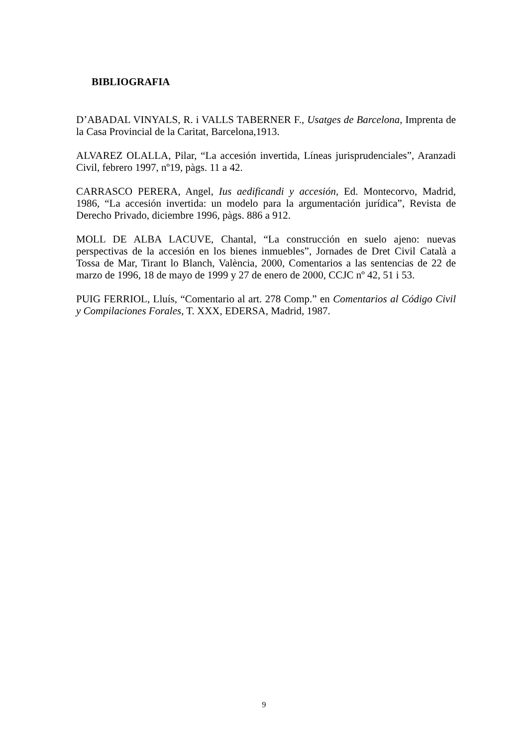BIBLIOGRAFIA
D’ABADAL VINYALS, R. i VALLS TABERNER F., Usatges de Barcelona, Imprenta de la Casa Provincial de la Caritat, Barcelona,1913.
ALVAREZ OLALLA, Pilar, “La accesión invertida, Líneas jurisprudenciales”, Aranzadi Civil, febrero 1997, nº19, pàgs. 11 a 42.
CARRASCO PERERA, Angel, Ius aedificandi y accesión, Ed. Montecorvo, Madrid, 1986, “La accesión invertida: un modelo para la argumentación jurídica”, Revista de Derecho Privado, diciembre 1996, pàgs. 886 a 912.
MOLL DE ALBA LACUVE, Chantal, “La construcción en suelo ajeno: nuevas perspectivas de la accesión en los bienes inmuebles”, Jornades de Dret Civil Català a Tossa de Mar, Tirant lo Blanch, València, 2000, Comentarios a las sentencias de 22 de marzo de 1996, 18 de mayo de 1999 y 27 de enero de 2000, CCJC nº 42, 51 i 53.
PUIG FERRIOL, Lluís, “Comentario al art. 278 Comp.” en Comentarios al Código Civil y Compilaciones Forales, T. XXX, EDERSA, Madrid, 1987.
9